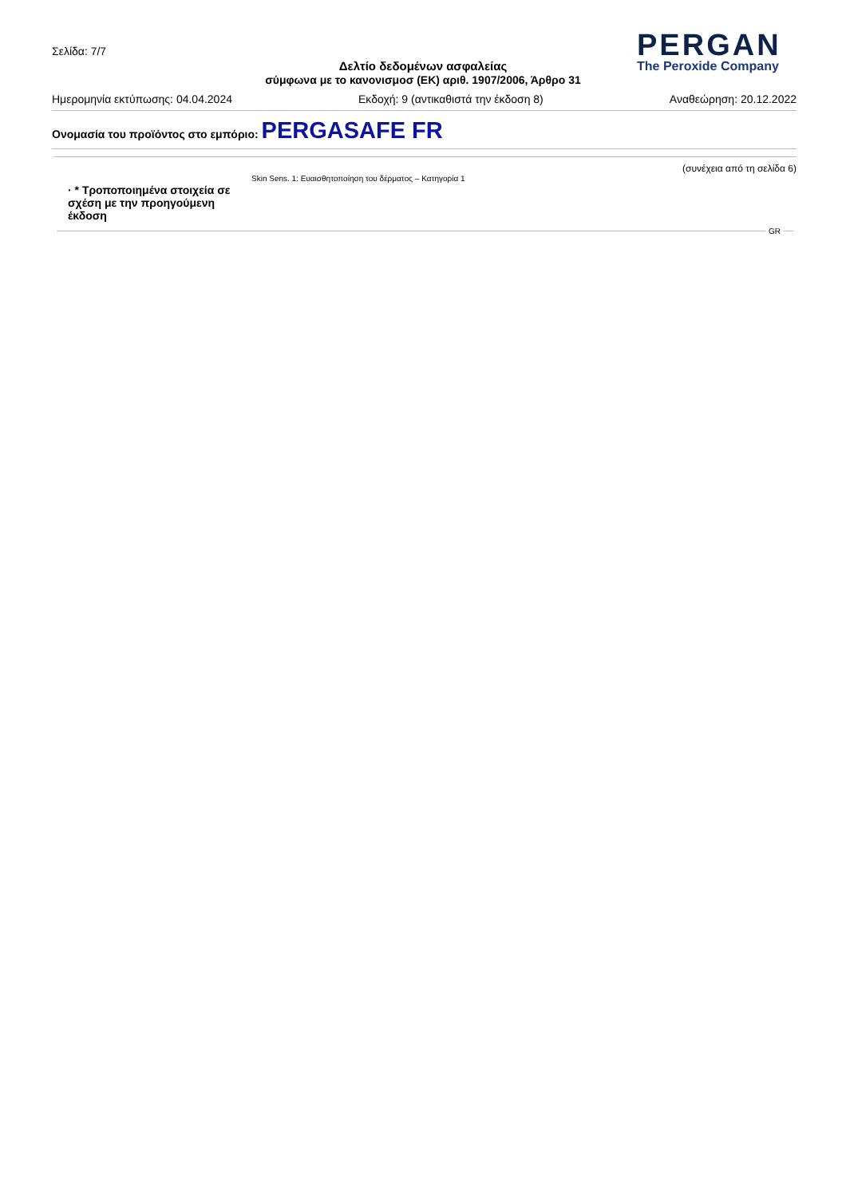Σελίδα: 7/7
Δελτίο δεδομένων ασφαλείας
σύμφωνα με το κανονισμοσ (ΕΚ) αριθ. 1907/2006, Άρθρο 31
PERGAN
The Peroxide Company
Ημερομηνία εκτύπωσης: 04.04.2024 Εκδοχή: 9 (αντικαθιστά την έκδοση 8) Αναθεώρηση: 20.12.2022
Ονομασία του προϊόντος στο εμπόριο: PERGASAFE FR
(συνέχεια από τη σελίδα 6)
· * Τροποποιημένα στοιχεία σε σχέση με την προηγούμενη έκδοση
Skin Sens. 1: Ευαισθητοποίηση του δέρματος – Κατηγορία 1
GR